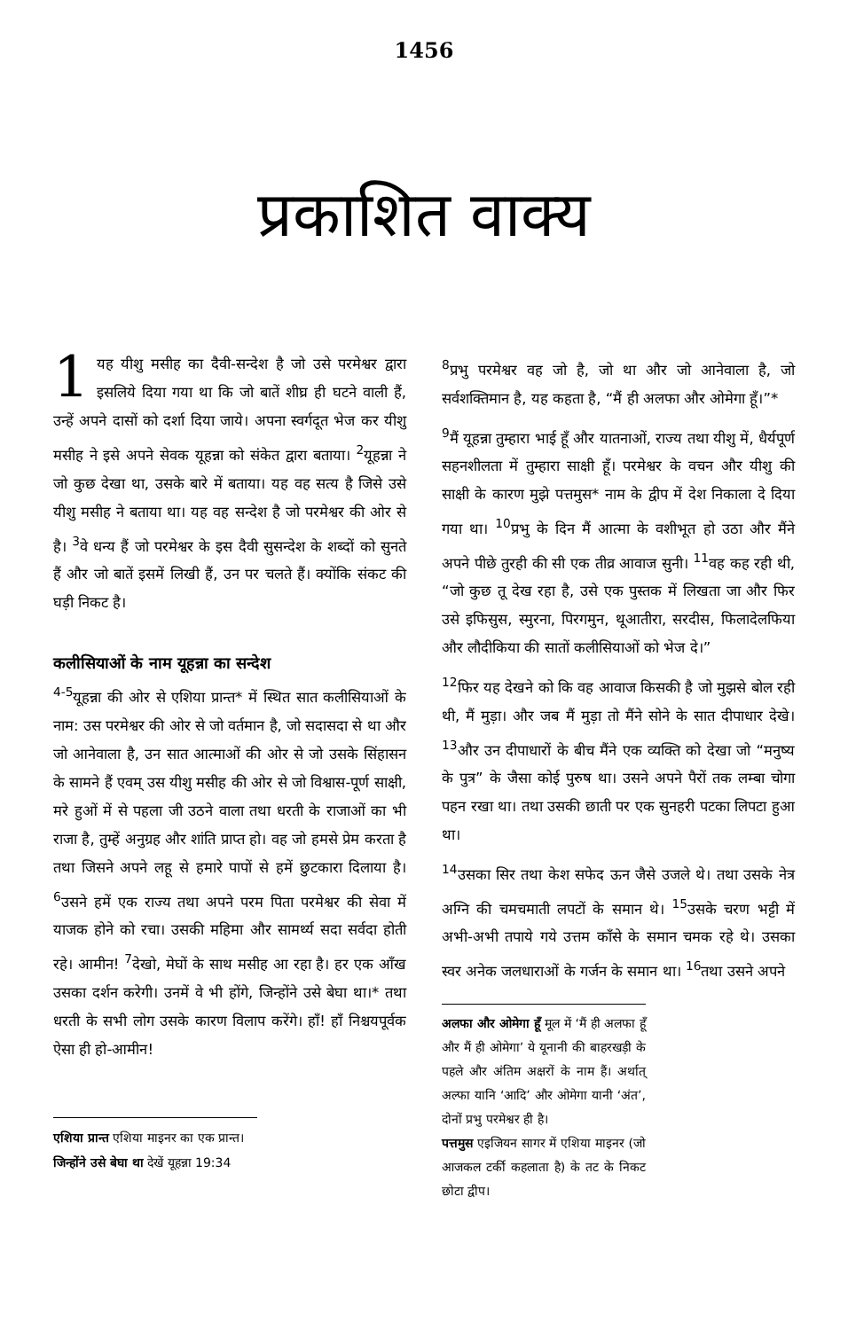1456
प्रकाशित वाक्य
1 यह यीशु मसीह का दैवी-सन्देश है जो उसे परमेश्वर द्वारा इसलिये दिया गया था कि जो बातें शीघ्र ही घटने वाली हैं, उन्हें अपने दासों को दर्शा दिया जाये। अपना स्वर्गदूत भेज कर यीशु मसीह ने इसे अपने सेवक यूहन्ना को संकेत द्वारा बताया। <sup>2</sup>यूहन्ना ने जो कुछ देखा था, उसके बारे में बताया। यह वह सत्य है जिसे उसे यीशु मसीह ने बताया था। यह वह सन्देश है जो परमेश्वर की ओर से है। <sup>3</sup>वे धन्य हैं जो परमेश्वर के इस दैवी सुसन्देश के शब्दों को सुनते हैं और जो बातें इसमें लिखी हैं, उन पर चलते हैं। क्योंकि संकट की घड़ी निकट है।
कलीसियाओं के नाम यूहन्ना का सन्देश
<sup>4-5</sup>यूहन्ना की ओर से एशिया प्रान्त* में स्थित सात कलीसियाओं के नाम: उस परमेश्वर की ओर से जो वर्तमान है, जो सदासदा से था और जो आनेवाला है, उन सात आत्माओं की ओर से जो उसके सिंहासन के सामने हैं एवम् उस यीशु मसीह की ओर से जो विश्वास-पूर्ण साक्षी, मरे हुओं में से पहला जी उठने वाला तथा धरती के राजाओं का भी राजा है, तुम्हें अनुग्रह और शांति प्राप्त हो। वह जो हमसे प्रेम करता है तथा जिसने अपने लहू से हमारे पापों से हमें छुटकारा दिलाया है। <sup>6</sup>उसने हमें एक राज्य तथा अपने परम पिता परमेश्वर की सेवा में याजक होने को रचा। उसकी महिमा और सामर्थ्य सदा सर्वदा होती रहे। आमीन! <sup>7</sup>देखो, मेघों के साथ मसीह आ रहा है। हर एक आँख उसका दर्शन करेगी। उनमें वे भी होंगे, जिन्होंने उसे बेघा था।* तथा धरती के सभी लोग उसके कारण विलाप करेंगे। हाँ! हाँ निश्चयपूर्वक ऐसा ही हो-आमीन!
एशिया प्रान्त एशिया माइनर का एक प्रान्त।
जिन्होंने उसे बेघा था देखें यूहन्ना 19:34
<sup>8</sup> प्रभु परमेश्वर वह जो है, जो था और जो आनेवाला है, जो सर्वशक्तिमान है, यह कहता है, “मैं ही अलफा और ओमेगा हूँ।”*
<sup>9</sup> मैं यूहन्ना तुम्हारा भाई हूँ और यातनाओं, राज्य तथा यीशु में, धैर्यपूर्ण सहनशीलता में तुम्हारा साक्षी हूँ। परमेश्वर के वचन और यीशु की साक्षी के कारण मुझे पत्तमुस* नाम के द्वीप में देश निकाला दे दिया गया था। <sup>10</sup>प्रभु के दिन मैं आत्मा के वशीभूत हो उठा और मैंने अपने पीछे तुरही की सी एक तीव्र आवाज सुनी। <sup>11</sup>वह कह रही थी, “जो कुछ तू देख रहा है, उसे एक पुस्तक में लिखता जा और फिर उसे इफिसुस, स्मुरना, पिरगमुन, थूआतीरा, सरदीस, फिलादेलफिया और लौदीकिया की सातों कलीसियाओं को भेज दे।”
<sup>12</sup> फिर यह देखने को कि वह आवाज किसकी है जो मुझसे बोल रही थी, मैं मुड़ा। और जब मैं मुड़ा तो मैंने सोने के सात दीपाधार देखे। <sup>13</sup>और उन दीपाधारों के बीच मैंने एक व्यक्ति को देखा जो “मनुष्य के पुत्र” के जैसा कोई पुरुष था। उसने अपने पैरों तक लम्बा चोगा पहन रखा था। तथा उसकी छाती पर एक सुनहरी पटका लिपटा हुआ था।
<sup>14</sup> उसका सिर तथा केश सफेद ऊन जैसे उजले थे। तथा उसके नेत्र अग्नि की चमचमाती लपटों के समान थे। <sup>15</sup>उसके चरण भट्टी में अभी-अभी तपाये गये उत्तम काँसे के समान चमक रहे थे। उसका स्वर अनेक जलधाराओं के गर्जन के समान था। <sup>16</sup>तथा उसने अपने
अलफा और ओमेगा हूँ मूल में ‘मैं ही अलफा हूँ और मैं ही ओमेगा’ ये यूनानी की बाहरखड़ी के पहले और अंतिम अक्षरों के नाम हैं। अर्थात् अल्फा यानि ‘आदि’ और ओमेगा यानी ‘अंत’, दोनों प्रभु परमेश्वर ही है।
पत्तमुस एइजियन सागर में एशिया माइनर (जो आजकल टर्की कहलाता है) के तट के निकट छोटा द्वीप।